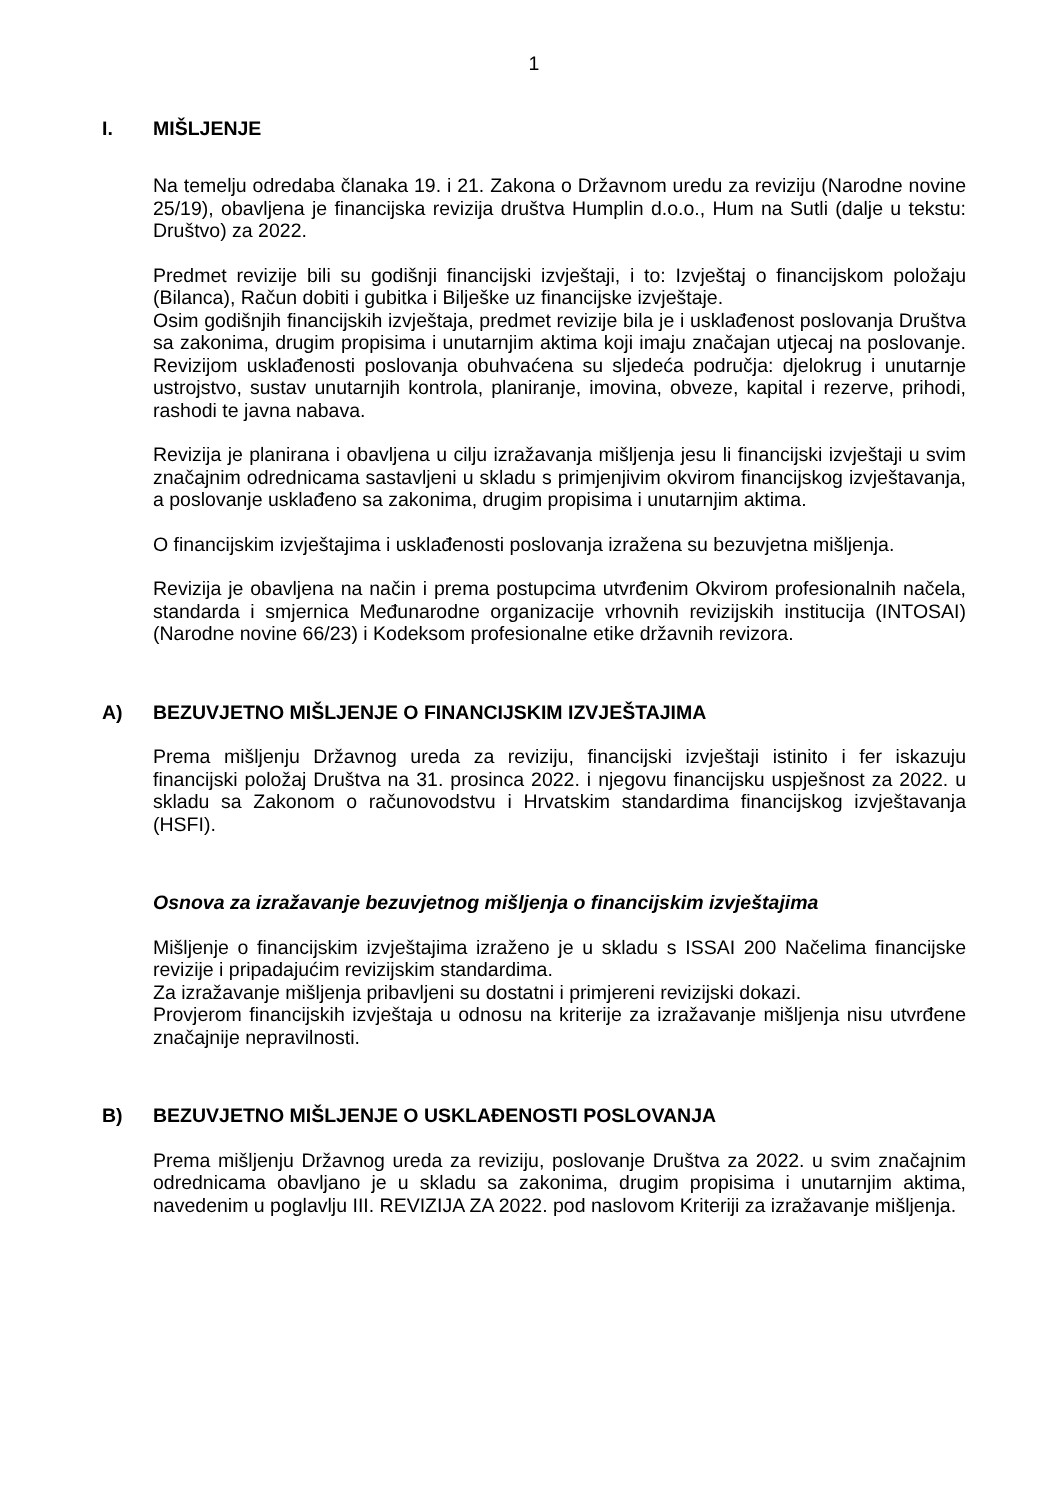1
I. MIŠLJENJE
Na temelju odredaba članaka 19. i 21. Zakona o Državnom uredu za reviziju (Narodne novine 25/19), obavljena je financijska revizija društva Humplin d.o.o., Hum na Sutli (dalje u tekstu: Društvo) za 2022.
Predmet revizije bili su godišnji financijski izvještaji, i to: Izvještaj o financijskom položaju (Bilanca), Račun dobiti i gubitka i Bilješke uz financijske izvještaje.
Osim godišnjih financijskih izvještaja, predmet revizije bila je i usklađenost poslovanja Društva sa zakonima, drugim propisima i unutarnjim aktima koji imaju značajan utjecaj na poslovanje. Revizijom usklađenosti poslovanja obuhvaćena su sljedeća područja: djelokrug i unutarnje ustrojstvo, sustav unutarnjih kontrola, planiranje, imovina, obveze, kapital i rezerve, prihodi, rashodi te javna nabava.
Revizija je planirana i obavljena u cilju izražavanja mišljenja jesu li financijski izvještaji u svim značajnim odrednicama sastavljeni u skladu s primjenjivim okvirom financijskog izvještavanja, a poslovanje usklađeno sa zakonima, drugim propisima i unutarnjim aktima.
O financijskim izvještajima i usklađenosti poslovanja izražena su bezuvjetna mišljenja.
Revizija je obavljena na način i prema postupcima utvrđenim Okvirom profesionalnih načela, standarda i smjernica Međunarodne organizacije vrhovnih revizijskih institucija (INTOSAI) (Narodne novine 66/23) i Kodeksom profesionalne etike državnih revizora.
A) BEZUVJETNO MIŠLJENJE O FINANCIJSKIM IZVJEŠTAJIMA
Prema mišljenju Državnog ureda za reviziju, financijski izvještaji istinito i fer iskazuju financijski položaj Društva na 31. prosinca 2022. i njegovu financijsku uspješnost za 2022. u skladu sa Zakonom o računovodstvu i Hrvatskim standardima financijskog izvještavanja (HSFI).
Osnova za izražavanje bezuvjetnog mišljenja o financijskim izvještajima
Mišljenje o financijskim izvještajima izraženo je u skladu s ISSAI 200 Načelima financijske revizije i pripadajućim revizijskim standardima.
Za izražavanje mišljenja pribavljeni su dostatni i primjereni revizijski dokazi.
Provjerom financijskih izvještaja u odnosu na kriterije za izražavanje mišljenja nisu utvrđene značajnije nepravilnosti.
B) BEZUVJETNO MIŠLJENJE O USKLAĐENOSTI POSLOVANJA
Prema mišljenju Državnog ureda za reviziju, poslovanje Društva za 2022. u svim značajnim odrednicama obavljano je u skladu sa zakonima, drugim propisima i unutarnjim aktima, navedenim u poglavlju III. REVIZIJA ZA 2022. pod naslovom Kriteriji za izražavanje mišljenja.